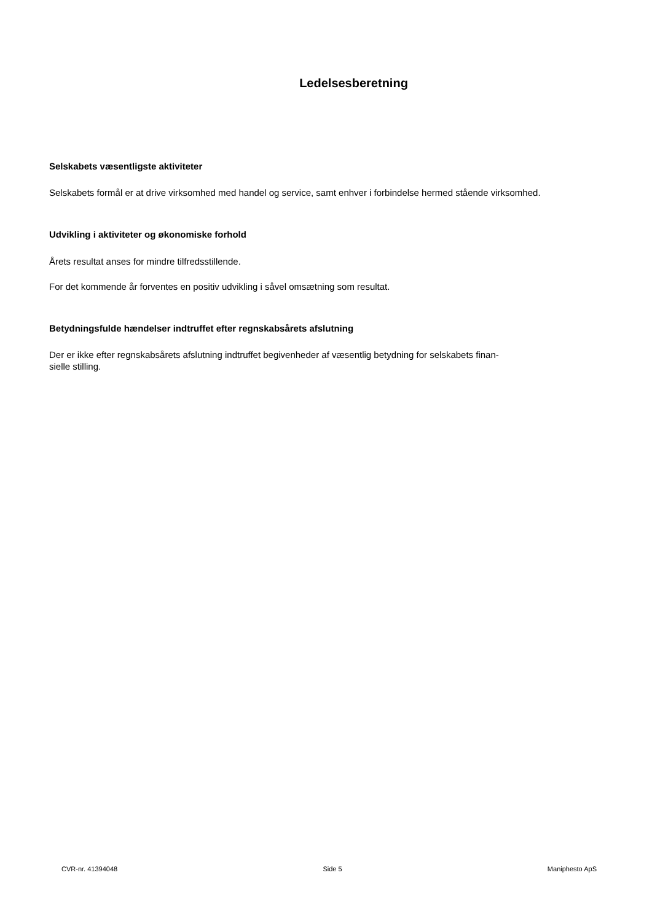Ledelsesberetning
Selskabets væsentligste aktiviteter
Selskabets formål er at drive virksomhed med handel og service, samt enhver i forbindelse hermed stående virksomhed.
Udvikling i aktiviteter og økonomiske forhold
Årets resultat anses for mindre tilfredsstillende.
For det kommende år forventes en positiv udvikling i såvel omsætning som resultat.
Betydningsfulde hændelser indtruffet efter regnskabsårets afslutning
Der er ikke efter regnskabsårets afslutning indtruffet begivenheder af væsentlig betydning for selskabets finan-
sielle stilling.
CVR-nr. 41394048 Side 5 Maniphesto ApS